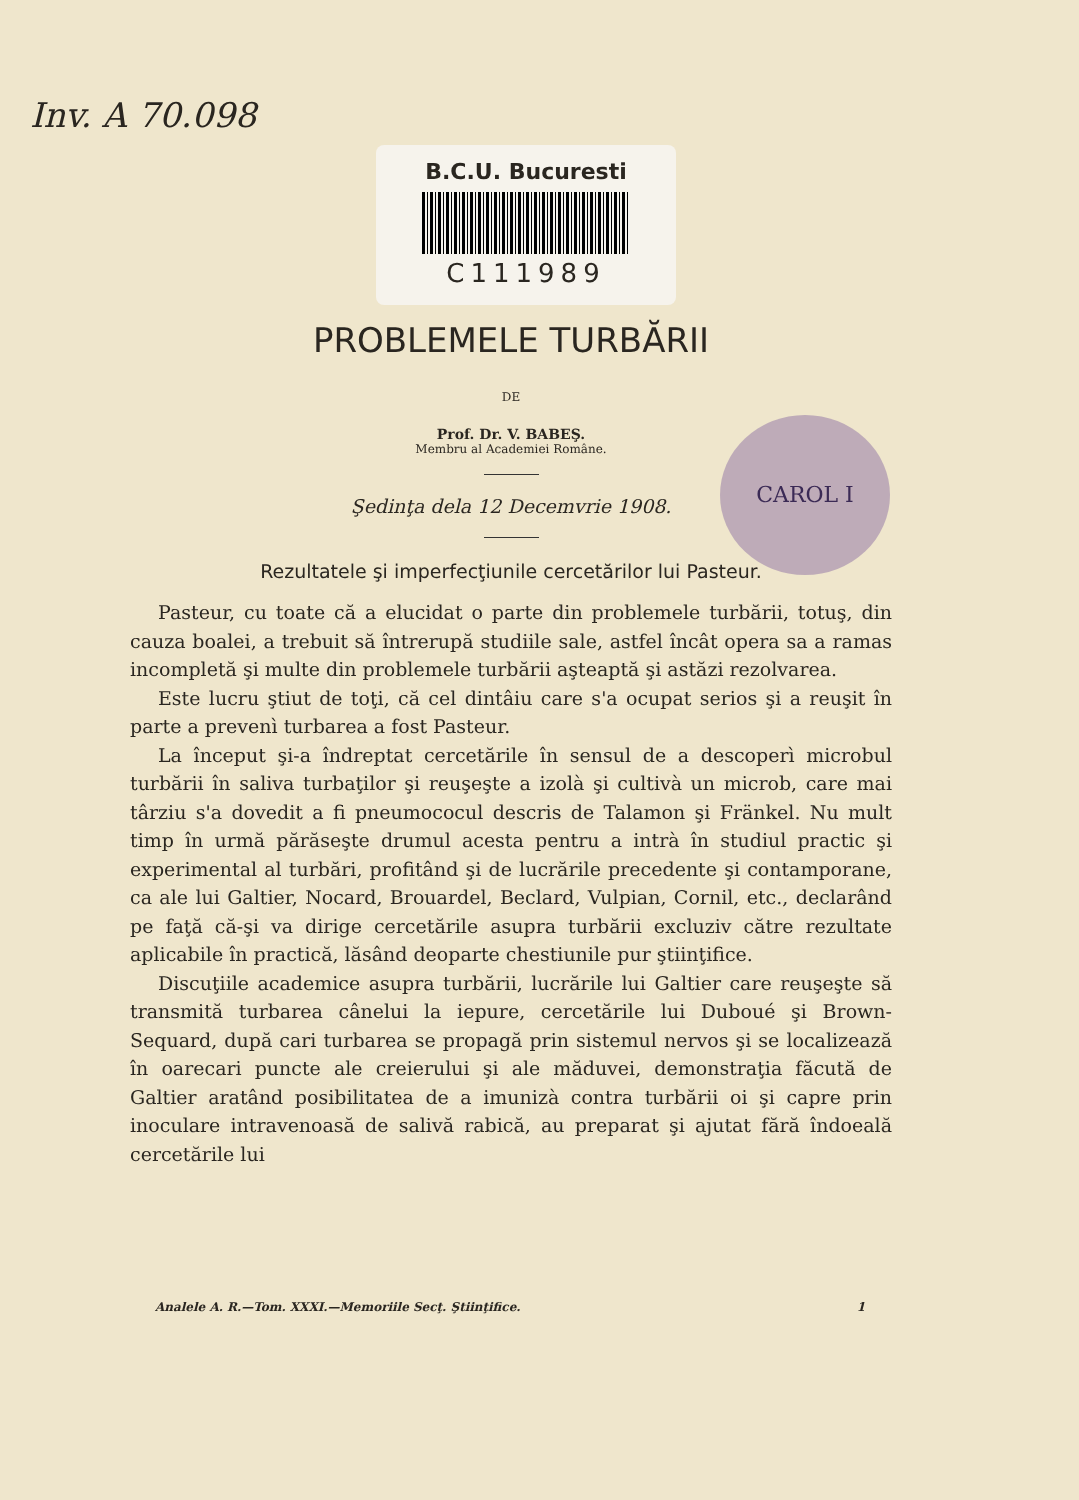Inv. A 70.098
B.C.U. Bucuresti
C111989
CAROL I
PROBLEMELE TURBĂRII
DE
Prof. Dr. V. BABEŞ.
Membru al Academiei Române.
Şedinţa dela 12 Decemvrie 1908.
Rezultatele şi imperfecţiunile cercetărilor lui Pasteur.
Pasteur, cu toate că a elucidat o parte din problemele turbării, totuş, din cauza boalei, a trebuit să întrerupă studiile sale, astfel încât opera sa a ramas incompletă şi multe din problemele turbării aşteaptă şi astăzi rezolvarea.
Este lucru ştiut de toţi, că cel dintâiu care s'a ocupat serios şi a reuşit în parte a prevenì turbarea a fost Pasteur.
La început şi-a îndreptat cercetările în sensul de a descoperì microbul turbării în saliva turbaţilor şi reuşeşte a izolà şi cultivà un microb, care mai târziu s'a dovedit a fi pneumococul descris de Talamon şi Fränkel. Nu mult timp în urmă părăseşte drumul acesta pentru a intrà în studiul practic şi experimental al turbări, profitând şi de lucrările precedente şi contamporane, ca ale lui Galtier, Nocard, Brouardel, Beclard, Vulpian, Cornil, etc., declarând pe faţă că-şi va dirige cercetările asupra turbării excluziv către rezultate aplicabile în practică, lăsând deoparte chestiunile pur ştiinţifice.
Discuţiile academice asupra turbării, lucrările lui Galtier care reuşeşte să transmită turbarea cânelui la iepure, cercetările lui Duboué şi Brown-Sequard, după cari turbarea se propagă prin sistemul nervos şi se localizează în oarecari puncte ale creierului şi ale măduvei, demonstraţia făcută de Galtier aratând posibilitatea de a imunizà contra turbării oi şi capre prin inoculare intravenoasă de salivă rabică, au preparat şi ajutat fără îndoeală cercetările lui
Analele A. R.—Tom. XXXI.—Memoriile Secţ. Ştiinţifice. 1